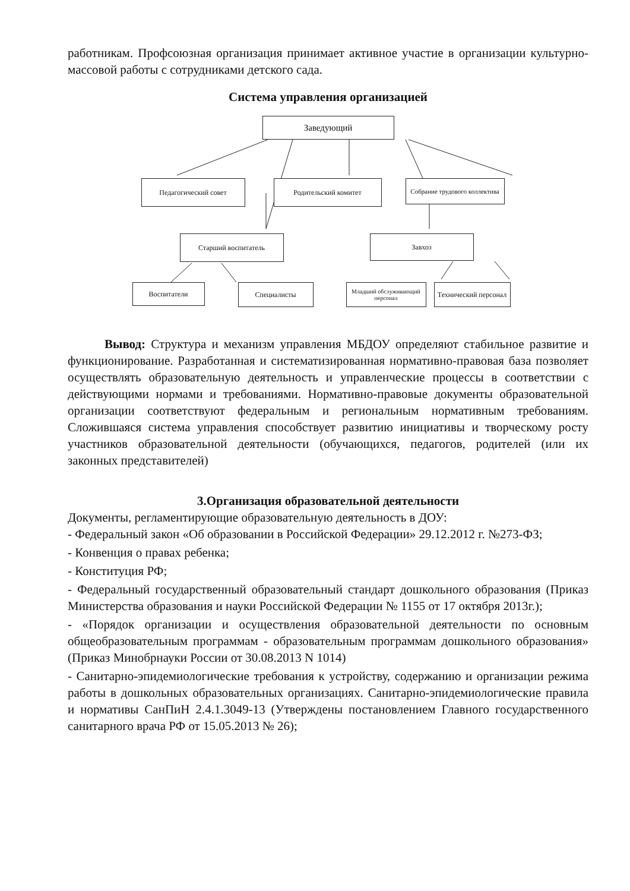работникам. Профсоюзная организация принимает активное участие в организации культурно-массовой работы с сотрудниками детского сада.
Система управления организацией
Заведующий
Педагогический совет Родительский комитет
Собрание трудового коллектива
Старший воспитатель Завхоз
Воспитатели Специалисты
Младший обслуживающий персонал
Технический персонал
Вывод: Структура и механизм управления МБДОУ определяют стабильное развитие и функционирование. Разработанная и систематизированная нормативно-правовая база позволяет осуществлять образовательную деятельность и управленческие процессы в соответствии с действующими нормами и требованиями. Нормативно-правовые документы образовательной организации соответствуют федеральным и региональным нормативным требованиям. Сложившаяся система управления способствует развитию инициативы и творческому росту участников образовательной деятельности (обучающихся, педагогов, родителей (или их законных представителей)
3.Организация образовательной деятельности
Документы, регламентирующие образовательную деятельность в ДОУ:
- Федеральный закон «Об образовании в Российской Федерации» 29.12.2012 г. №273-ФЗ;
- Конвенция о правах ребенка;
- Конституция РФ;
- Федеральный государственный образовательный стандарт дошкольного образования (Приказ Министерства образования и науки Российской Федерации № 1155 от 17 октября 2013г.);
- «Порядок организации и осуществления образовательной деятельности по основным общеобразовательным программам - образовательным программам дошкольного образования» (Приказ Минобрнауки России от 30.08.2013 N 1014)
- Санитарно-эпидемиологические требования к устройству, содержанию и организации режима работы в дошкольных образовательных организациях. Санитарно-эпидемиологические правила и нормативы СанПиН 2.4.1.3049-13 (Утверждены постановлением Главного государственного санитарного врача РФ от 15.05.2013 № 26);